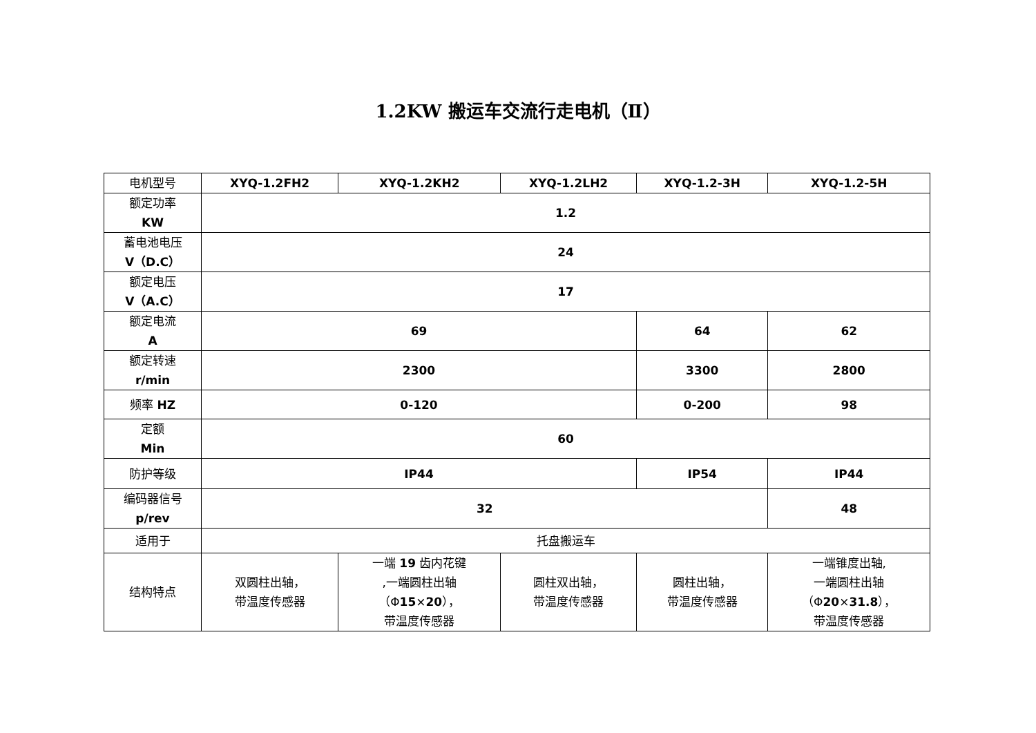1.2KW 搬运车交流行走电机（Ⅱ）
| 电机型号 | XYQ-1.2FH2 | XYQ-1.2KH2 | XYQ-1.2LH2 | XYQ-1.2-3H | XYQ-1.2-5H |
| 额定功率 KW | 1.2 | | | | |
| 蓄电池电压 V（D.C） | 24 | | | | |
| 额定电压 V（A.C） | 17 | | | | |
| 额定电流 A | 69 | | | 64 | 62 |
| 额定转速 r/min | 2300 | | | 3300 | 2800 |
| 频率 HZ | 0-120 | | | 0-200 | 98 |
| 定额 Min | 60 | | | | |
| 防护等级 | IP44 | | | IP54 | IP44 |
| 编码器信号 p/rev | 32 | | | | 48 |
| 适用于 | 托盘搬运车 | | | | |
| 结构特点 | 双圆柱出轴， 带温度传感器 | 一端 19 齿内花键 ,一端圆柱出轴 （Φ 15 × 20 ）， 带温度传感器 | 圆柱双出轴， 带温度传感器 | 圆柱出轴， 带温度传感器 | 一端锥度出轴, 一端圆柱出轴 （Φ 20 × 31.8 ）， 带温度传感器 |